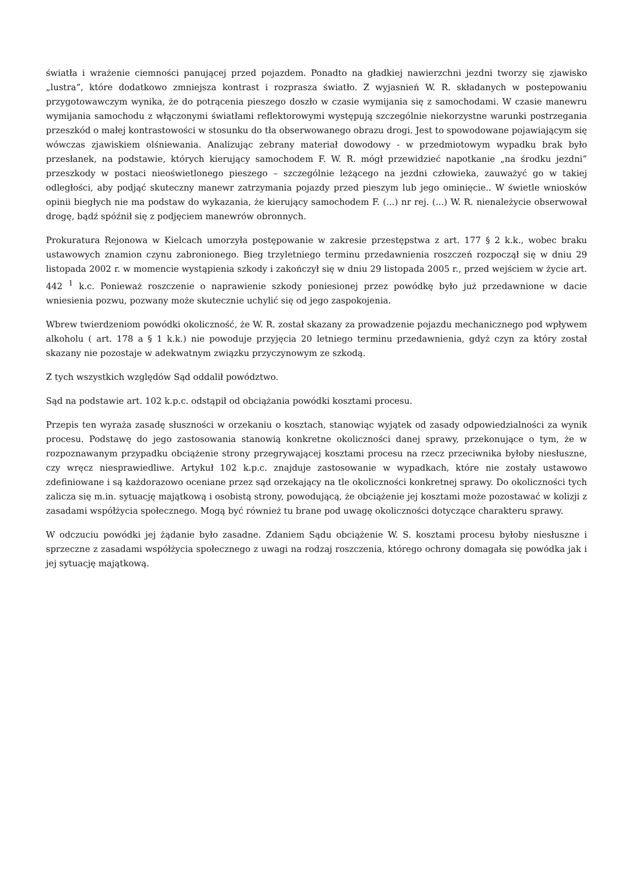światła i wrażenie ciemności panującej przed pojazdem. Ponadto na gładkiej nawierzchni jezdni tworzy się zjawisko „lustra”, które dodatkowo zmniejsza kontrast i rozprasza światło. Z wyjasnień W. R. składanych w postepowaniu przygotowawczym wynika, że do potrącenia pieszego doszło w czasie wymijania się z samochodami. W czasie manewru wymijania samochodu z włączonymi światłami reflektorowymi występują szczególnie niekorzystne warunki postrzegania przeszkód o małej kontrastowości w stosunku do tła obserwowanego obrazu drogi. Jest to spowodowane pojawiającym się wówczas zjawiskiem olśniewania. Analizując zebrany materiał dowodowy - w przedmiotowym wypadku brak było przesłanek, na podstawie, których kierujący samochodem F. W. R. mógł przewidzieć napotkanie „na środku jezdni” przeszkody w postaci nieoświetlonego pieszego – szczególnie leżącego na jezdni człowieka, zauważyć go w takiej odległości, aby podjąć skuteczny manewr zatrzymania pojazdy przed pieszym lub jego ominięcie.. W świetle wniosków opinii biegłych nie ma podstaw do wykazania, że kierujący samochodem F. (...) nr rej. (...) W. R. nienależycie obserwował drogę, bądź spóźnił się z podjęciem manewrów obronnych.
Prokuratura Rejonowa w Kielcach umorzyła postępowanie w zakresie przestępstwa z art. 177 § 2 k.k., wobec braku ustawowych znamion czynu zabronionego. Bieg trzyletniego terminu przedawnienia roszczeń rozpoczął się w dniu 29 listopada 2002 r. w momencie wystąpienia szkody i zakończył się w dniu 29 listopada 2005 r., przed wejściem w życie art. 442 <sup>1</sup> k.c. Ponieważ roszczenie o naprawienie szkody poniesionej przez powódkę było już przedawnione w dacie wniesienia pozwu, pozwany może skutecznie uchylić się od jego zaspokojenia.
Wbrew twierdzeniom powódki okoliczność, że W. R. został skazany za prowadzenie pojazdu mechanicznego pod wpływem alkoholu ( art. 178 a § 1 k.k.) nie powoduje przyjęcia 20 letniego terminu przedawnienia, gdyż czyn za który został skazany nie pozostaje w adekwatnym związku przyczynowym ze szkodą.
Z tych wszystkich względów Sąd oddalił powództwo.
Sąd na podstawie art. 102 k.p.c. odstąpił od obciążania powódki kosztami procesu.
Przepis ten wyraża zasadę słuszności w orzekaniu o kosztach, stanowiąc wyjątek od zasady odpowiedzialności za wynik procesu. Podstawę do jego zastosowania stanowią konkretne okoliczności danej sprawy, przekonujące o tym, że w rozpoznawanym przypadku obciążenie strony przegrywającej kosztami procesu na rzecz przeciwnika byłoby niesłuszne, czy wręcz niesprawiedliwe. Artykuł 102 k.p.c. znajduje zastosowanie w wypadkach, które nie zostały ustawowo zdefiniowane i są każdorazowo oceniane przez sąd orzekający na tle okoliczności konkretnej sprawy. Do okoliczności tych zalicza się m.in. sytuację majątkową i osobistą strony, powodującą, że obciążenie jej kosztami może pozostawać w kolizji z zasadami współżycia społecznego. Mogą być również tu brane pod uwagę okoliczności dotyczące charakteru sprawy.
W odczuciu powódki jej żądanie było zasadne. Zdaniem Sądu obciążenie W. S. kosztami procesu byłoby niesłuszne i sprzeczne z zasadami współżycia społecznego z uwagi na rodzaj roszczenia, którego ochrony domagała się powódka jak i jej sytuację majątkową.